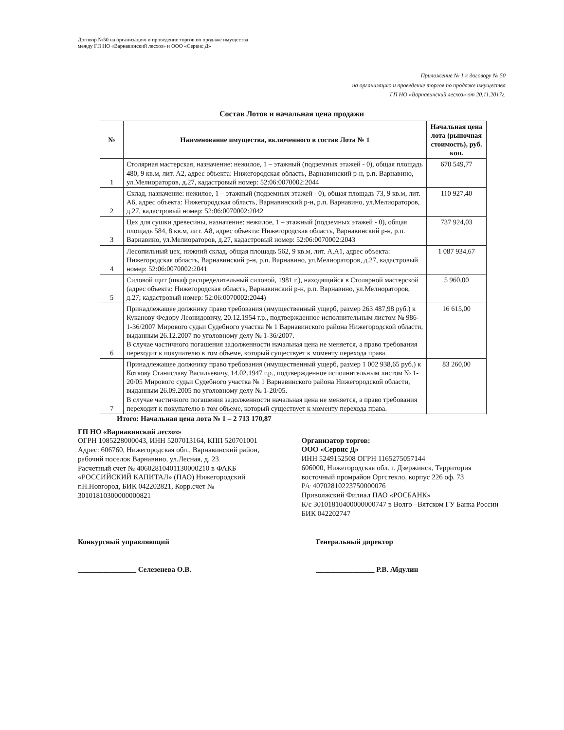Договор №50 на организацию и проведение торгов по продаже имущества
между ГП НО «Варнавинский лесхоз» и ООО «Сервис Д»
Приложение № 1 к договору № 50
на организацию и проведение торгов по продаже имущества
ГП НО «Варнавинский лесхоз» от 20.11.2017г.
Состав Лотов и начальная цена продажи
| № | Наименование имущества, включенного в состав Лота № 1 | Начальная цена лота (рыночная стоимость), руб. коп. |
| --- | --- | --- |
| 1 | Столярная мастерская, назначение: нежилое, 1 – этажный (подземных этажей - 0), общая площадь 480, 9 кв.м, лит. А2, адрес объекта: Нижегородская область, Варнавинский р-н, р.п. Варнавино, ул.Мелиораторов, д.27, кадастровый номер: 52:06:0070002:2044 | 670 549,77 |
| 2 | Склад, назначение: нежилое, 1 – этажный (подземных этажей - 0), общая площадь 73, 9 кв.м, лит. А6, адрес объекта: Нижегородская область, Варнавинский р-н, р.п. Варнавино, ул.Мелиораторов, д.27, кадастровый номер: 52:06:0070002:2042 | 110 927,40 |
| 3 | Цех для сушки древесины, назначение: нежилое, 1 – этажный (подземных этажей - 0), общая площадь 584, 8 кв.м, лит. А8, адрес объекта: Нижегородская область, Варнавинский р-н, р.п. Варнавино, ул.Мелиораторов, д.27, кадастровый номер: 52:06:0070002:2043 | 737 924,03 |
| 4 | Лесопильный цех, нижний склад, общая площадь 562, 9 кв.м, лит. А,А1, адрес объекта: Нижегородская область, Варнавинский р-н, р.п. Варнавино, ул.Мелиораторов, д.27, кадастровый номер: 52:06:0070002:2041 | 1 087 934,67 |
| 5 | Силовой щит (шкаф распределительный силовой, 1981 г.), находящийся в Столярной мастерской (адрес объекта: Нижегородская область, Варнавинский р-н, р.п. Варнавино, ул.Мелиораторов, д.27; кадастровый номер: 52:06:0070002:2044) | 5 960,00 |
| 6 | Принадлежащее должнику право требования (имущественный ущерб, размер 263 487,98 руб.) к Куканову Федору Леонидовичу, 20.12.1954 г.р., подтвержденное исполнительным листом № 986-1-36/2007 Мирового судьи Судебного участка № 1 Варнавинского района Нижегородской области, выданным 26.12.2007 по уголовному делу № 1-36/2007. В случае частичного погашения задолженности начальная цена не меняется, а право требования переходит к покупателю в том объеме, который существует к моменту перехода права. | 16 615,00 |
| 7 | Принадлежащее должнику право требования (имущественный ущерб, размер 1 002 938,65 руб.) к Коткову Станиславу Васильевичу, 14.02.1947 г.р., подтвержденное исполнительным листом № 1-20/05 Мирового судьи Судебного участка № 1 Варнавинского района Нижегородской области, выданным 26.09.2005 по уголовному делу № 1-20/05. В случае частичного погашения задолженности начальная цена не меняется, а право требования переходит к покупателю в том объеме, который существует к моменту перехода права. | 83 260,00 |
Итого: Начальная цена лота № 1 – 2 713 170,87
ГП НО «Варнавинский лесхоз»
ОГРН 1085228000043, ИНН 5207013164, КПП 520701001
Адрес: 606760, Нижегородская обл., Варнавинский район, рабочий поселок Варнавино, ул.Лесная, д. 23
Расчетный счет № 40602810401130000210 в ФАКБ «РОССИЙСКИЙ КАПИТАЛ» (ПАО) Нижегородский г.Н.Новгород, БИК 042202821, Корр.счет № 30101810300000000821
Организатор торгов:
ООО «Сервис Д»
ИНН 5249152508 ОГРН 1165275057144
606000, Нижегородская обл. г. Дзержинск, Территория восточный промрайон Оргстекло, корпус 226 оф. 73
Р/с 40702810223750000076
Приволжский Филиал ПАО «РОСБАНК»
К/с 30101810400000000747 в Волго –Вятском ГУ Банка России
БИК 042202747
Конкурсный управляющий
________________ Селезенева О.В.
Генеральный директор
________________ Р.В. Абдулин